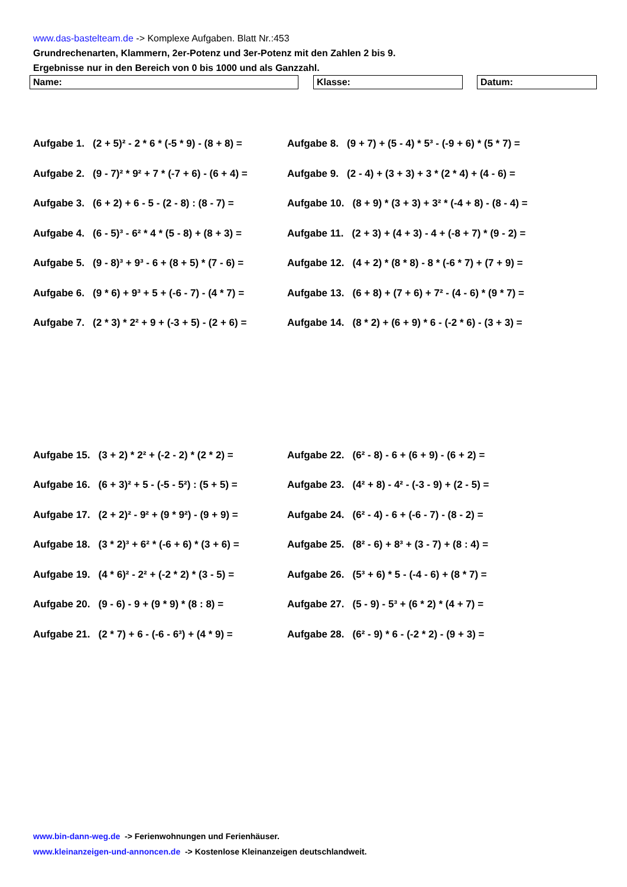www.das-bastelteam.de -> Komplexe Aufgaben. Blatt Nr.:453
Grundrechenarten, Klammern, 2er-Potenz und 3er-Potenz mit den Zahlen 2 bis 9.
Ergebnisse nur in den Bereich von 0 bis 1000 und als Ganzzahl.
Name: Klasse: Datum:
Aufgabe 1. (2 + 5)² - 2 * 6 * (-5 * 9) - (8 + 8) =
Aufgabe 8. (9 + 7) + (5 - 4) * 5³ - (-9 + 6) * (5 * 7) =
Aufgabe 2. (9 - 7)² * 9² + 7 * (-7 + 6) - (6 + 4) =
Aufgabe 9. (2 - 4) + (3 + 3) + 3 * (2 * 4) + (4 - 6) =
Aufgabe 3. (6 + 2) + 6 - 5 - (2 - 8) : (8 - 7) =
Aufgabe 10. (8 + 9) * (3 + 3) + 3² * (-4 + 8) - (8 - 4) =
Aufgabe 4. (6 - 5)³ - 6² * 4 * (5 - 8) + (8 + 3) =
Aufgabe 11. (2 + 3) + (4 + 3) - 4 + (-8 + 7) * (9 - 2) =
Aufgabe 5. (9 - 8)³ + 9³ - 6 + (8 + 5) * (7 - 6) =
Aufgabe 12. (4 + 2) * (8 * 8) - 8 * (-6 * 7) + (7 + 9) =
Aufgabe 6. (9 * 6) + 9³ + 5 + (-6 - 7) - (4 * 7) =
Aufgabe 13. (6 + 8) + (7 + 6) + 7² - (4 - 6) * (9 * 7) =
Aufgabe 7. (2 * 3) * 2² + 9 + (-3 + 5) - (2 + 6) =
Aufgabe 14. (8 * 2) + (6 + 9) * 6 - (-2 * 6) - (3 + 3) =
Aufgabe 15. (3 + 2) * 2² + (-2 - 2) * (2 * 2) =
Aufgabe 22. (6² - 8) - 6 + (6 + 9) - (6 + 2) =
Aufgabe 16. (6 + 3)² + 5 - (-5 - 5²) : (5 + 5) =
Aufgabe 23. (4² + 8) - 4² - (-3 - 9) + (2 - 5) =
Aufgabe 17. (2 + 2)² - 9² + (9 * 9²) - (9 + 9) =
Aufgabe 24. (6² - 4) - 6 + (-6 - 7) - (8 - 2) =
Aufgabe 18. (3 * 2)³ + 6² * (-6 + 6) * (3 + 6) =
Aufgabe 25. (8² - 6) + 8³ + (3 - 7) + (8 : 4) =
Aufgabe 19. (4 * 6)² - 2² + (-2 * 2) * (3 - 5) =
Aufgabe 26. (5³ + 6) * 5 - (-4 - 6) + (8 * 7) =
Aufgabe 20. (9 - 6) - 9 + (9 * 9) * (8 : 8) =
Aufgabe 27. (5 - 9) - 5³ + (6 * 2) * (4 + 7) =
Aufgabe 21. (2 * 7) + 6 - (-6 - 6³) + (4 * 9) =
Aufgabe 28. (6² - 9) * 6 - (-2 * 2) - (9 + 3) =
www.bin-dann-weg.de -> Ferienwohnungen und Ferienhäuser.
www.kleinanzeigen-und-annoncen.de -> Kostenlose Kleinanzeigen deutschlandweit.